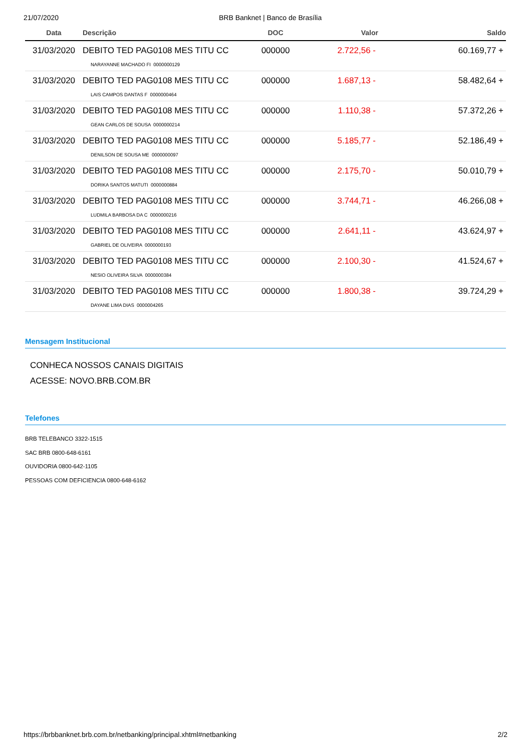21/07/2020 BRB Banknet | Banco de Brasília
| Data | Descrição | DOC | Valor | Saldo |
| --- | --- | --- | --- | --- |
| 31/03/2020 | DEBITO TED PAG0108 MES TITU CC NARAYANNE MACHADO FI 0000000129 | 000000 | 2.722,56 - | 60.169,77 + |
| 31/03/2020 | DEBITO TED PAG0108 MES TITU CC LAIS CAMPOS DANTAS F 0000000464 | 000000 | 1.687,13 - | 58.482,64 + |
| 31/03/2020 | DEBITO TED PAG0108 MES TITU CC GEAN CARLOS DE SOUSA 0000000214 | 000000 | 1.110,38 - | 57.372,26 + |
| 31/03/2020 | DEBITO TED PAG0108 MES TITU CC DENILSON DE SOUSA ME 0000000097 | 000000 | 5.185,77 - | 52.186,49 + |
| 31/03/2020 | DEBITO TED PAG0108 MES TITU CC DORIKA SANTOS MATUTI 0000000884 | 000000 | 2.175,70 - | 50.010,79 + |
| 31/03/2020 | DEBITO TED PAG0108 MES TITU CC LUDMILA BARBOSA DA C 0000000216 | 000000 | 3.744,71 - | 46.266,08 + |
| 31/03/2020 | DEBITO TED PAG0108 MES TITU CC GABRIEL DE OLIVEIRA 0000000193 | 000000 | 2.641,11 - | 43.624,97 + |
| 31/03/2020 | DEBITO TED PAG0108 MES TITU CC NESIO OLIVEIRA SILVA 0000000384 | 000000 | 2.100,30 - | 41.524,67 + |
| 31/03/2020 | DEBITO TED PAG0108 MES TITU CC DAYANE LIMA DIAS 0000004265 | 000000 | 1.800,38 - | 39.724,29 + |
Mensagem Institucional
CONHECA NOSSOS CANAIS DIGITAIS
ACESSE: NOVO.BRB.COM.BR
Telefones
BRB TELEBANCO 3322-1515
SAC BRB 0800-648-6161
OUVIDORIA 0800-642-1105
PESSOAS COM DEFICIENCIA 0800-648-6162
https://brbbanknet.brb.com.br/netbanking/principal.xhtml#netbanking 2/2